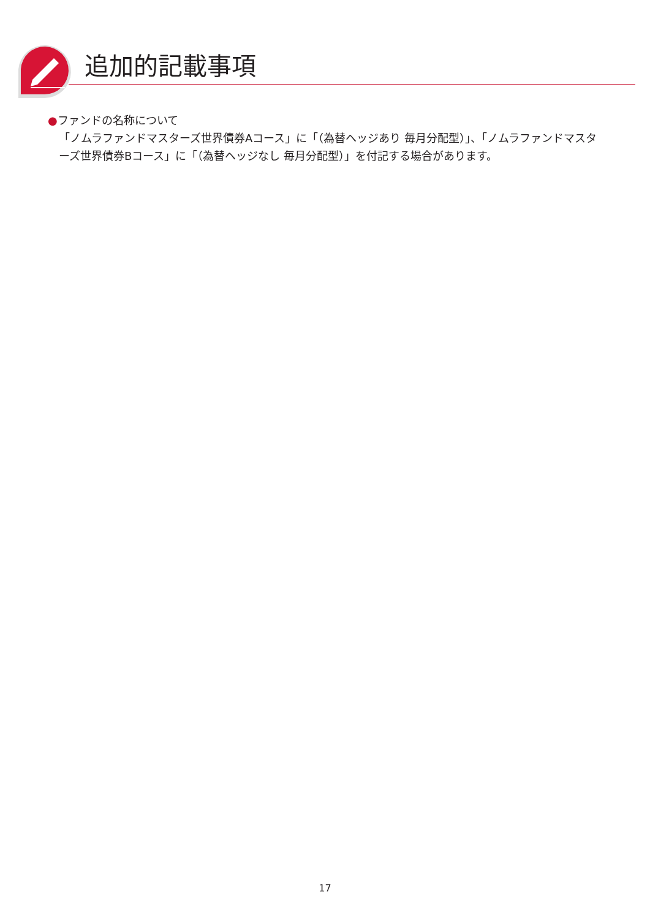追加的記載事項
●ファンドの名称について
「ノムラファンドマスターズ世界債券Aコース」に「（為替ヘッジあり 毎月分配型）」、「ノムラファンドマスターズ世界債券Bコース」に「（為替ヘッジなし 毎月分配型）」を付記する場合があります。
17